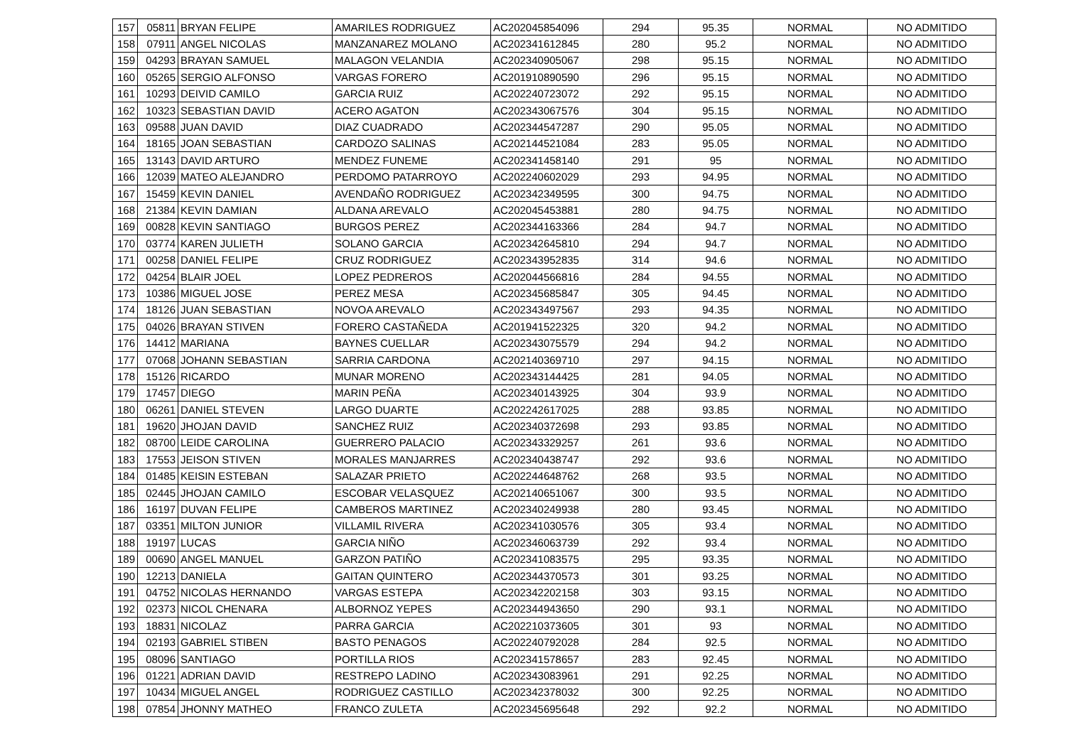| 157 | 05811 | BRYAN FELIPE | AMARILES RODRIGUEZ | AC202045854096 | 294 | 95.35 | NORMAL | NO ADMITIDO |
| 158 | 07911 | ANGEL NICOLAS | MANZANAREZ MOLANO | AC202341612845 | 280 | 95.2 | NORMAL | NO ADMITIDO |
| 159 | 04293 | BRAYAN SAMUEL | MALAGON VELANDIA | AC202340905067 | 298 | 95.15 | NORMAL | NO ADMITIDO |
| 160 | 05265 | SERGIO ALFONSO | VARGAS FORERO | AC201910890590 | 296 | 95.15 | NORMAL | NO ADMITIDO |
| 161 | 10293 | DEIVID CAMILO | GARCIA RUIZ | AC202240723072 | 292 | 95.15 | NORMAL | NO ADMITIDO |
| 162 | 10323 | SEBASTIAN DAVID | ACERO AGATON | AC202343067576 | 304 | 95.15 | NORMAL | NO ADMITIDO |
| 163 | 09588 | JUAN DAVID | DIAZ CUADRADO | AC202344547287 | 290 | 95.05 | NORMAL | NO ADMITIDO |
| 164 | 18165 | JOAN SEBASTIAN | CARDOZO SALINAS | AC202144521084 | 283 | 95.05 | NORMAL | NO ADMITIDO |
| 165 | 13143 | DAVID ARTURO | MENDEZ FUNEME | AC202341458140 | 291 | 95 | NORMAL | NO ADMITIDO |
| 166 | 12039 | MATEO ALEJANDRO | PERDOMO PATARROYO | AC202240602029 | 293 | 94.95 | NORMAL | NO ADMITIDO |
| 167 | 15459 | KEVIN DANIEL | AVENDAÑO RODRIGUEZ | AC202342349595 | 300 | 94.75 | NORMAL | NO ADMITIDO |
| 168 | 21384 | KEVIN DAMIAN | ALDANA AREVALO | AC202045453881 | 280 | 94.75 | NORMAL | NO ADMITIDO |
| 169 | 00828 | KEVIN SANTIAGO | BURGOS PEREZ | AC202344163366 | 284 | 94.7 | NORMAL | NO ADMITIDO |
| 170 | 03774 | KAREN JULIETH | SOLANO GARCIA | AC202342645810 | 294 | 94.7 | NORMAL | NO ADMITIDO |
| 171 | 00258 | DANIEL FELIPE | CRUZ RODRIGUEZ | AC202343952835 | 314 | 94.6 | NORMAL | NO ADMITIDO |
| 172 | 04254 | BLAIR JOEL | LOPEZ PEDREROS | AC202044566816 | 284 | 94.55 | NORMAL | NO ADMITIDO |
| 173 | 10386 | MIGUEL JOSE | PEREZ MESA | AC202345685847 | 305 | 94.45 | NORMAL | NO ADMITIDO |
| 174 | 18126 | JUAN SEBASTIAN | NOVOA AREVALO | AC202343497567 | 293 | 94.35 | NORMAL | NO ADMITIDO |
| 175 | 04026 | BRAYAN STIVEN | FORERO CASTAÑEDA | AC201941522325 | 320 | 94.2 | NORMAL | NO ADMITIDO |
| 176 | 14412 | MARIANA | BAYNES CUELLAR | AC202343075579 | 294 | 94.2 | NORMAL | NO ADMITIDO |
| 177 | 07068 | JOHANN SEBASTIAN | SARRIA CARDONA | AC202140369710 | 297 | 94.15 | NORMAL | NO ADMITIDO |
| 178 | 15126 | RICARDO | MUNAR MORENO | AC202343144425 | 281 | 94.05 | NORMAL | NO ADMITIDO |
| 179 | 17457 | DIEGO | MARIN PEÑA | AC202340143925 | 304 | 93.9 | NORMAL | NO ADMITIDO |
| 180 | 06261 | DANIEL STEVEN | LARGO DUARTE | AC202242617025 | 288 | 93.85 | NORMAL | NO ADMITIDO |
| 181 | 19620 | JHOJAN DAVID | SANCHEZ RUIZ | AC202340372698 | 293 | 93.85 | NORMAL | NO ADMITIDO |
| 182 | 08700 | LEIDE CAROLINA | GUERRERO PALACIO | AC202343329257 | 261 | 93.6 | NORMAL | NO ADMITIDO |
| 183 | 17553 | JEISON STIVEN | MORALES MANJARRES | AC202340438747 | 292 | 93.6 | NORMAL | NO ADMITIDO |
| 184 | 01485 | KEISIN ESTEBAN | SALAZAR PRIETO | AC202244648762 | 268 | 93.5 | NORMAL | NO ADMITIDO |
| 185 | 02445 | JHOJAN CAMILO | ESCOBAR VELASQUEZ | AC202140651067 | 300 | 93.5 | NORMAL | NO ADMITIDO |
| 186 | 16197 | DUVAN FELIPE | CAMBEROS MARTINEZ | AC202340249938 | 280 | 93.45 | NORMAL | NO ADMITIDO |
| 187 | 03351 | MILTON JUNIOR | VILLAMIL RIVERA | AC202341030576 | 305 | 93.4 | NORMAL | NO ADMITIDO |
| 188 | 19197 | LUCAS | GARCIA NIÑO | AC202346063739 | 292 | 93.4 | NORMAL | NO ADMITIDO |
| 189 | 00690 | ANGEL MANUEL | GARZON PATIÑO | AC202341083575 | 295 | 93.35 | NORMAL | NO ADMITIDO |
| 190 | 12213 | DANIELA | GAITAN QUINTERO | AC202344370573 | 301 | 93.25 | NORMAL | NO ADMITIDO |
| 191 | 04752 | NICOLAS HERNANDO | VARGAS ESTEPA | AC202342202158 | 303 | 93.15 | NORMAL | NO ADMITIDO |
| 192 | 02373 | NICOL CHENARA | ALBORNOZ YEPES | AC202344943650 | 290 | 93.1 | NORMAL | NO ADMITIDO |
| 193 | 18831 | NICOLAZ | PARRA GARCIA | AC202210373605 | 301 | 93 | NORMAL | NO ADMITIDO |
| 194 | 02193 | GABRIEL STIBEN | BASTO PENAGOS | AC202240792028 | 284 | 92.5 | NORMAL | NO ADMITIDO |
| 195 | 08096 | SANTIAGO | PORTILLA RIOS | AC202341578657 | 283 | 92.45 | NORMAL | NO ADMITIDO |
| 196 | 01221 | ADRIAN DAVID | RESTREPO LADINO | AC202343083961 | 291 | 92.25 | NORMAL | NO ADMITIDO |
| 197 | 10434 | MIGUEL ANGEL | RODRIGUEZ CASTILLO | AC202342378032 | 300 | 92.25 | NORMAL | NO ADMITIDO |
| 198 | 07854 | JHONNY MATHEO | FRANCO ZULETA | AC202345695648 | 292 | 92.2 | NORMAL | NO ADMITIDO |